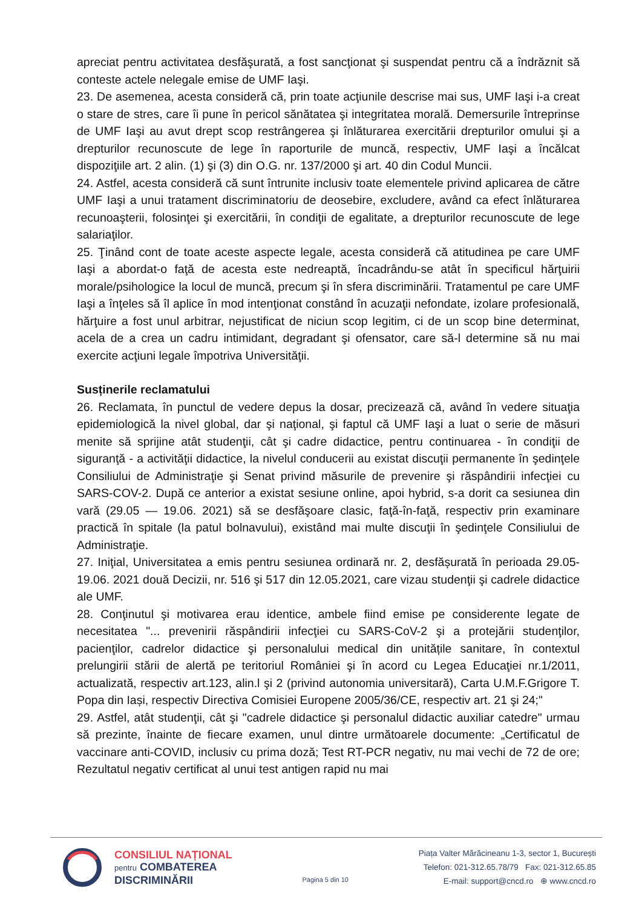apreciat pentru activitatea desfăşurată, a fost sancţionat şi suspendat pentru că a îndrăznit să conteste actele nelegale emise de UMF Iaşi.
23. De asemenea, acesta consideră că, prin toate acţiunile descrise mai sus, UMF Iaşi i-a creat o stare de stres, care îi pune în pericol sănătatea şi integritatea morală. Demersurile întreprinse de UMF Iaşi au avut drept scop restrângerea şi înlăturarea exercitării drepturilor omului şi a drepturilor recunoscute de lege în raporturile de muncă, respectiv, UMF Iaşi a încălcat dispoziţiile art. 2 alin. (1) şi (3) din O.G. nr. 137/2000 şi art. 40 din Codul Muncii.
24. Astfel, acesta consideră că sunt întrunite inclusiv toate elementele privind aplicarea de către UMF Iaşi a unui tratament discriminatoriu de deosebire, excludere, având ca efect înlăturarea recunoaşterii, folosinţei şi exercitării, în condiţii de egalitate, a drepturilor recunoscute de lege salariaţilor.
25. Ţinând cont de toate aceste aspecte legale, acesta consideră că atitudinea pe care UMF Iaşi a abordat-o faţă de acesta este nedreaptă, încadrându-se atât în specificul hărţuirii morale/psihologice la locul de muncă, precum şi în sfera discriminării. Tratamentul pe care UMF Iaşi a înţeles să îl aplice în mod intenţionat constând în acuzaţii nefondate, izolare profesională, hărţuire a fost unul arbitrar, nejustificat de niciun scop legitim, ci de un scop bine determinat, acela de a crea un cadru intimidant, degradant şi ofensator, care să-l determine să nu mai exercite acţiuni legale împotriva Universităţii.
Susținerile reclamatului
26. Reclamata, în punctul de vedere depus la dosar, precizează că, având în vedere situaţia epidemiologică la nivel global, dar şi naţional, şi faptul că UMF Iaşi a luat o serie de măsuri menite să sprijine atât studenţii, cât şi cadre didactice, pentru continuarea - în condiţii de siguranţă - a activităţii didactice, la nivelul conducerii au existat discuţii permanente în şedinţele Consiliului de Administraţie şi Senat privind măsurile de prevenire şi răspândirii infecţiei cu SARS-COV-2. După ce anterior a existat sesiune online, apoi hybrid, s-a dorit ca sesiunea din vară (29.05 — 19.06. 2021) să se desfăşoare clasic, faţă-în-faţă, respectiv prin examinare practică în spitale (la patul bolnavului), existând mai multe discuţii în şedinţele Consiliului de Administraţie.
27. Iniţial, Universitatea a emis pentru sesiunea ordinară nr. 2, desfășurată în perioada 29.05- 19.06. 2021 două Decizii, nr. 516 şi 517 din 12.05.2021, care vizau studenţii şi cadrele didactice ale UMF.
28. Conţinutul şi motivarea erau identice, ambele fiind emise pe considerente legate de necesitatea "... prevenirii răspândirii infecţiei cu SARS-CoV-2 şi a protejării studenţilor, pacienţilor, cadrelor didactice şi personalului medical din unitățile sanitare, în contextul prelungirii stării de alertă pe teritoriul României şi în acord cu Legea Educaţiei nr.1/2011, actualizată, respectiv art.123, alin.l şi 2 (privind autonomia universitară), Carta U.M.F.Grigore T. Popa din Iași, respectiv Directiva Comisiei Europene 2005/36/CE, respectiv art. 21 şi 24;"
29. Astfel, atât studenţii, cât şi "cadrele didactice şi personalul didactic auxiliar catedre" urmau să prezinte, înainte de fiecare examen, unul dintre următoarele documente: „Certificatul de vaccinare anti-COVID, inclusiv cu prima doză; Test RT-PCR negativ, nu mai vechi de 72 de ore; Rezultatul negativ certificat al unui test antigen rapid nu mai
CONSILIUL NAȚIONAL
pentru COMBATEREA
DISCRIMINĂRII
Pagina 5 din 10
Piața Valter Mărăcineanu 1-3, sector 1, București
Telefon: 021-312.65.78/79 Fax: 021-312.65.85
E-mail: support@cncd.ro ⊕ www.cncd.ro